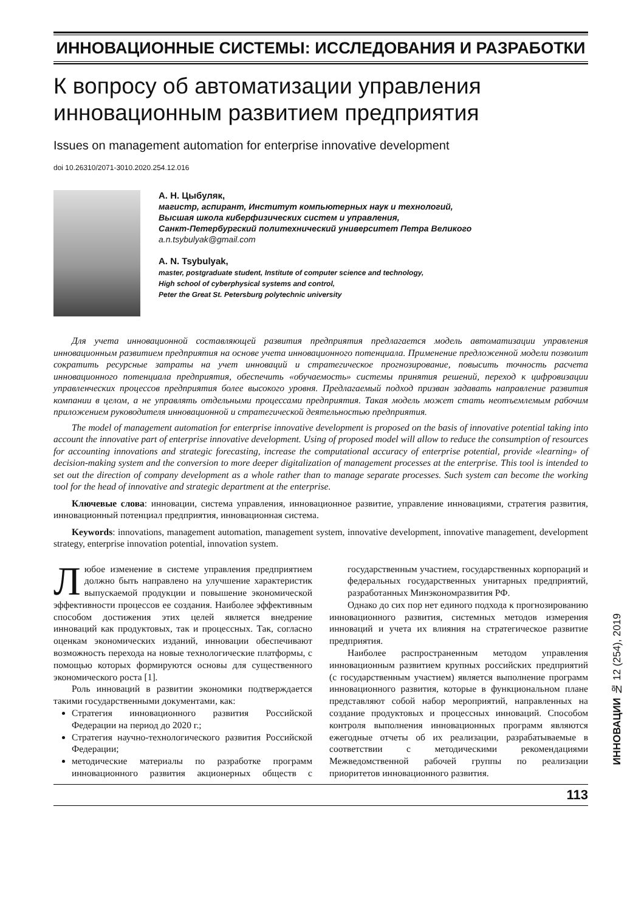ИННОВАЦИОННЫЕ СИСТЕМЫ: ИССЛЕДОВАНИЯ И РАЗРАБОТКИ
К вопросу об автоматизации управления инновационным развитием предприятия
Issues on management automation for enterprise innovative development
doi 10.26310/2071-3010.2020.254.12.016
А. Н. Цыбуляк,
магистр, аспирант, Институт компьютерных наук и технологий,
Высшая школа киберфизических систем и управления,
Санкт-Петербургский политехнический университет Петра Великого
a.n.tsybulyak@gmail.com
A. N. Tsybulyak,
master, postgraduate student, Institute of computer science and technology,
High school of cyberphysical systems and control,
Peter the Great St. Petersburg polytechnic university
Для учета инновационной составляющей развития предприятия предлагается модель автоматизации управления инновационным развитием предприятия на основе учета инновационного потенциала. Применение предложенной модели позволит сократить ресурсные затраты на учет инноваций и стратегическое прогнозирование, повысить точность расчета инновационного потенциала предприятия, обеспечить «обучаемость» системы принятия решений, переход к цифровизации управленческих процессов предприятия более высокого уровня. Предлагаемый подход призван задавать направление развития компании в целом, а не управлять отдельными процессами предприятия. Такая модель может стать неотъемлемым рабочим приложением руководителя инновационной и стратегической деятельностью предприятия.
The model of management automation for enterprise innovative development is proposed on the basis of innovative potential taking into account the innovative part of enterprise innovative development. Using of proposed model will allow to reduce the consumption of resources for accounting innovations and strategic forecasting, increase the computational accuracy of enterprise potential, provide «learning» of decision-making system and the conversion to more deeper digitalization of management processes at the enterprise. This tool is intended to set out the direction of company development as a whole rather than to manage separate processes. Such system can become the working tool for the head of innovative and strategic department at the enterprise.
Ключевые слова: инновации, система управления, инновационное развитие, управление инновациями, стратегия развития, инновационный потенциал предприятия, инновационная система.
Keywords: innovations, management automation, management system, innovative development, innovative management, development strategy, enterprise innovation potential, innovation system.
Любое изменение в системе управления предприятием должно быть направлено на улучшение характеристик выпускаемой продукции и повышение экономической эффективности процессов ее создания. Наиболее эффективным способом достижения этих целей является внедрение инноваций как продуктовых, так и процессных. Так, согласно оценкам экономических изданий, инновации обеспечивают возможность перехода на новые технологические платформы, с помощью которых формируются основы для существенного экономического роста [1].
Роль инноваций в развитии экономики подтверждается такими государственными документами, как:
Стратегия инновационного развития Российской Федерации на период до 2020 г.;
Стратегия научно-технологического развития Российской Федерации;
методические материалы по разработке программ инновационного развития акционерных обществ с государственным участием, государственных корпораций и федеральных государственных унитарных предприятий, разработанных Минэкономразвития РФ.
Однако до сих пор нет единого подхода к прогнозированию инновационного развития, системных методов измерения инноваций и учета их влияния на стратегическое развитие предприятия.
Наиболее распространенным методом управления инновационным развитием крупных российских предприятий (с государственным участием) является выполнение программ инновационного развития, которые в функциональном плане представляют собой набор мероприятий, направленных на создание продуктовых и процессных инноваций. Способом контроля выполнения инновационных программ являются ежегодные отчеты об их реализации, разрабатываемые в соответствии с методическими рекомендациями Межведомственной рабочей группы по реализации приоритетов инновационного развития.
113
ИННОВАЦИИ № 12 (254), 2019